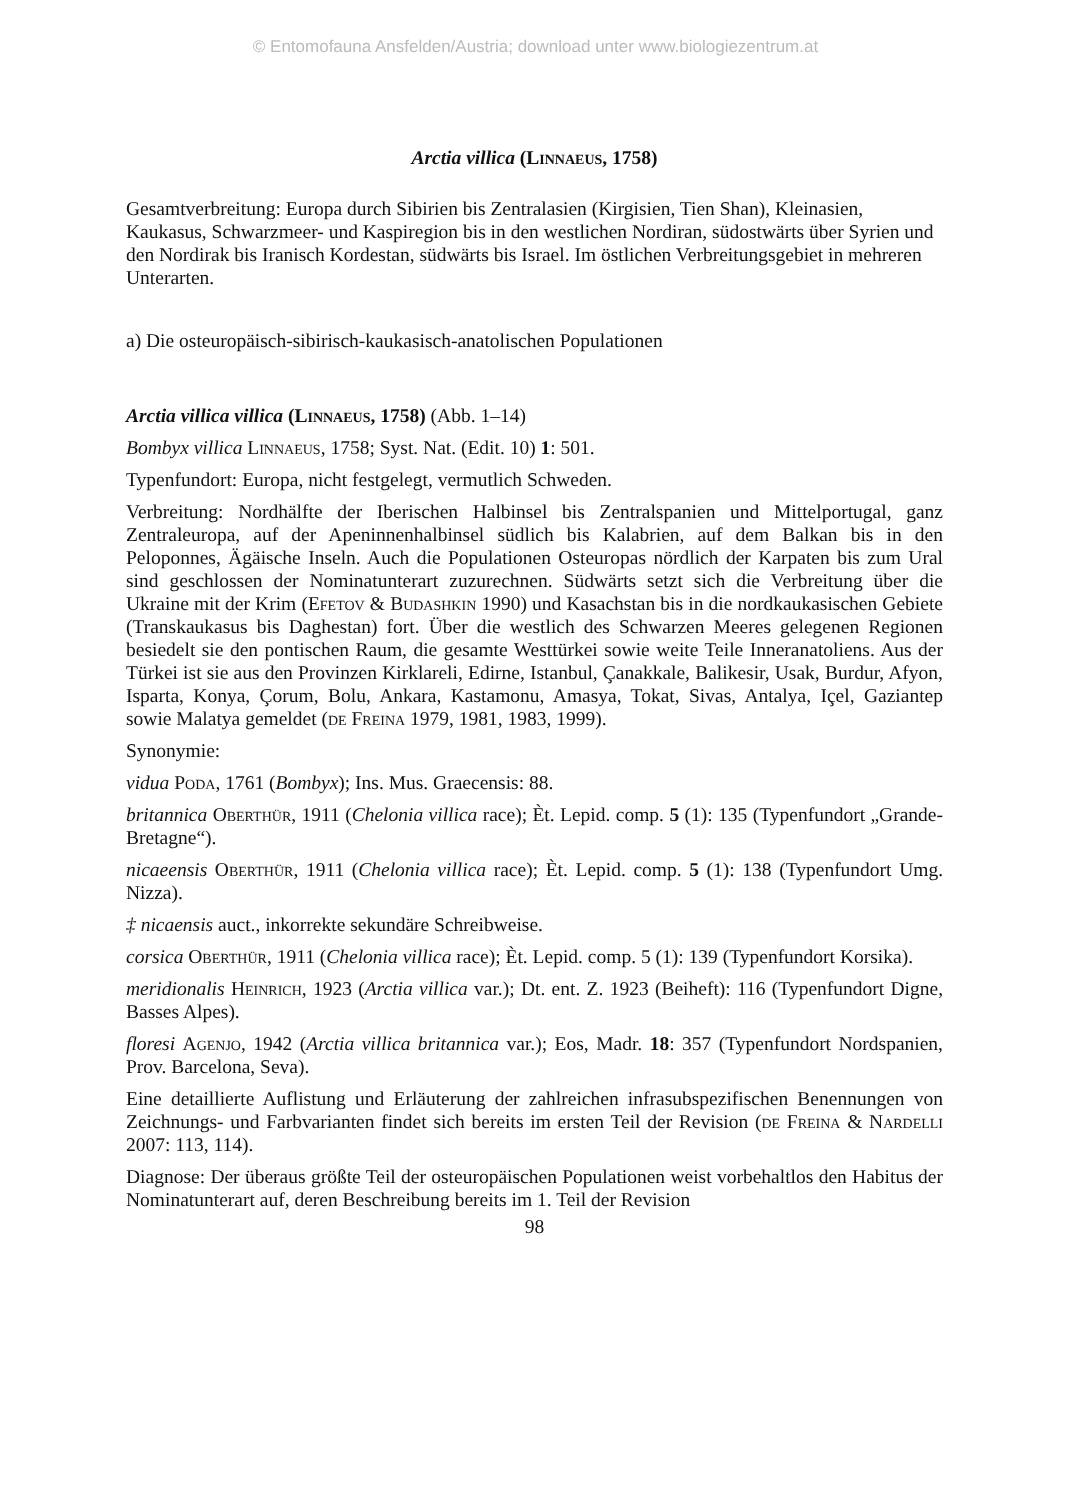© Entomofauna Ansfelden/Austria; download unter www.biologiezentrum.at
Arctia villica (Linnaeus, 1758)
Gesamtverbreitung: Europa durch Sibirien bis Zentralasien (Kirgisien, Tien Shan), Kleinasien, Kaukasus, Schwarzmeer- und Kaspiregion bis in den westlichen Nordiran, südostwärts über Syrien und den Nordirak bis Iranisch Kordestan, südwärts bis Israel. Im östlichen Verbreitungsgebiet in mehreren Unterarten.
a) Die osteuropäisch-sibirisch-kaukasisch-anatolischen Populationen
Arctia villica villica (Linnaeus, 1758) (Abb. 1–14)
Bombyx villica Linnaeus, 1758; Syst. Nat. (Edit. 10) 1: 501.
Typenfundort: Europa, nicht festgelegt, vermutlich Schweden.
Verbreitung: Nordhälfte der Iberischen Halbinsel bis Zentralspanien und Mittelportugal, ganz Zentraleuropa, auf der Apeninnenhalbinsel südlich bis Kalabrien, auf dem Balkan bis in den Peloponnes, Ägäische Inseln. Auch die Populationen Osteuropas nördlich der Karpaten bis zum Ural sind geschlossen der Nominatunterart zuzurechnen. Südwärts setzt sich die Verbreitung über die Ukraine mit der Krim (Efetov & Budashkin 1990) und Kasachstan bis in die nordkaukasischen Gebiete (Transkaukasus bis Daghestan) fort. Über die westlich des Schwarzen Meeres gelegenen Regionen besiedelt sie den pontischen Raum, die gesamte Westtürkei sowie weite Teile Inneranatoliens. Aus der Türkei ist sie aus den Provinzen Kirklareli, Edirne, Istanbul, Çanakkale, Balikesir, Usak, Burdur, Afyon, Isparta, Konya, Çorum, Bolu, Ankara, Kastamonu, Amasya, Tokat, Sivas, Antalya, Içel, Gaziantep sowie Malatya gemeldet (de Freina 1979, 1981, 1983, 1999).
Synonymie:
vidua Poda, 1761 (Bombyx); Ins. Mus. Graecensis: 88.
britannica Oberthür, 1911 (Chelonia villica race); Èt. Lepid. comp. 5 (1): 135 (Typenfundort „Grande-Bretagne“).
nicaeensis Oberthür, 1911 (Chelonia villica race); Èt. Lepid. comp. 5 (1): 138 (Typenfundort Umg. Nizza).
‡ nicaensis auct., inkorrekte sekundäre Schreibweise.
corsica Oberthür, 1911 (Chelonia villica race); Èt. Lepid. comp. 5 (1): 139 (Typenfundort Korsika).
meridionalis Heinrich, 1923 (Arctia villica var.); Dt. ent. Z. 1923 (Beiheft): 116 (Typenfundort Digne, Basses Alpes).
floresi Agenjo, 1942 (Arctia villica britannica var.); Eos, Madr. 18: 357 (Typenfundort Nordspanien, Prov. Barcelona, Seva).
Eine detaillierte Auflistung und Erläuterung der zahlreichen infrasubspezifischen Benennungen von Zeichnungs- und Farbvarianten findet sich bereits im ersten Teil der Revision (de Freina & Nardelli 2007: 113, 114).
Diagnose: Der überaus größte Teil der osteuropäischen Populationen weist vorbehaltlos den Habitus der Nominatunterart auf, deren Beschreibung bereits im 1. Teil der Revision
98